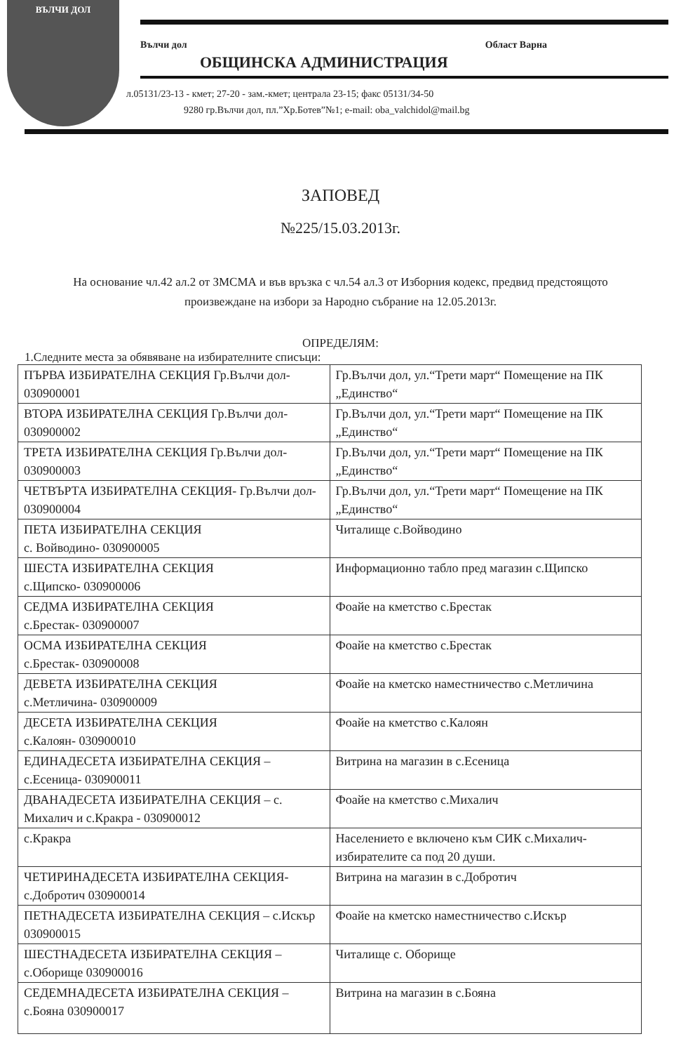ВЪЛЧИ ДОЛ
Вълчи дол Област Варна
ОБЩИНСКА АДМИНИСТРАЦИЯ
л.05131/23-13 - кмет; 27-20 - зам.-кмет; централа 23-15; факс 05131/34-50
9280 гр.Вълчи дол, пл.”Хр.Ботев”№1; e-mail: oba_valchidol@mail.bg
ЗАПОВЕД
№225/15.03.2013г.
На основание чл.42 ал.2 от ЗМСМА и във връзка с чл.54 ал.3 от Изборния кодекс, предвид предстоящото произвеждане на избори за Народно събрание на 12.05.2013г.
ОПРЕДЕЛЯМ:
1.Следните места за обявяване на избирателните списъци:
| ПЪРВА ИЗБИРАТЕЛНА СЕКЦИЯ Гр.Вълчи дол- 030900001 | Гр.Вълчи дол, ул.“Трети март“ Помещение на ПК „Единство“ |
| ВТОРА ИЗБИРАТЕЛНА СЕКЦИЯ Гр.Вълчи дол- 030900002 | Гр.Вълчи дол, ул.“Трети март“ Помещение на ПК „Единство“ |
| ТРЕТА ИЗБИРАТЕЛНА СЕКЦИЯ Гр.Вълчи дол- 030900003 | Гр.Вълчи дол, ул.“Трети март“ Помещение на ПК „Единство“ |
| ЧЕТВЪРТА ИЗБИРАТЕЛНА СЕКЦИЯ- Гр.Вълчи дол- 030900004 | Гр.Вълчи дол, ул.“Трети март“ Помещение на ПК „Единство“ |
| ПЕТА ИЗБИРАТЕЛНА СЕКЦИЯ с. Войводино- 030900005 | Читалище с.Войводино |
| ШЕСТА ИЗБИРАТЕЛНА СЕКЦИЯ с.Щипско- 030900006 | Информационно табло пред магазин с.Щипско |
| СЕДМА ИЗБИРАТЕЛНА СЕКЦИЯ с.Брестак- 030900007 | Фоайе на кметство с.Брестак |
| ОСМА ИЗБИРАТЕЛНА СЕКЦИЯ с.Брестак- 030900008 | Фоайе на кметство с.Брестак |
| ДЕВЕТА ИЗБИРАТЕЛНА СЕКЦИЯ с.Метличина- 030900009 | Фоайе на кметско наместничество с.Метличина |
| ДЕСЕТА ИЗБИРАТЕЛНА СЕКЦИЯ с.Калоян- 030900010 | Фоайе на кметство с.Калоян |
| ЕДИНАДЕСЕТА ИЗБИРАТЕЛНА СЕКЦИЯ – с.Есеница- 030900011 | Витрина на магазин в с.Есеница |
| ДВАНАДЕСЕТА ИЗБИРАТЕЛНА СЕКЦИЯ – с. Михалич и с.Кракра - 030900012 | Фоайе на кметство с.Михалич |
| с.Кракра | Населението е включено към СИК с.Михалич- избирателите са под 20 души. |
| ЧЕТИРИНАДЕСЕТА ИЗБИРАТЕЛНА СЕКЦИЯ-с.Добротич 030900014 | Витрина на магазин в с.Добротич |
| ПЕТНАДЕСЕТА ИЗБИРАТЕЛНА СЕКЦИЯ – с.Искър 030900015 | Фоайе на кметско наместничество с.Искър |
| ШЕСТНАДЕСЕТА ИЗБИРАТЕЛНА СЕКЦИЯ – с.Оборище 030900016 | Читалище с. Оборище |
| СЕДЕМНАДЕСЕТА ИЗБИРАТЕЛНА СЕКЦИЯ – с.Бояна 030900017 | Витрина на магазин в с.Бояна |